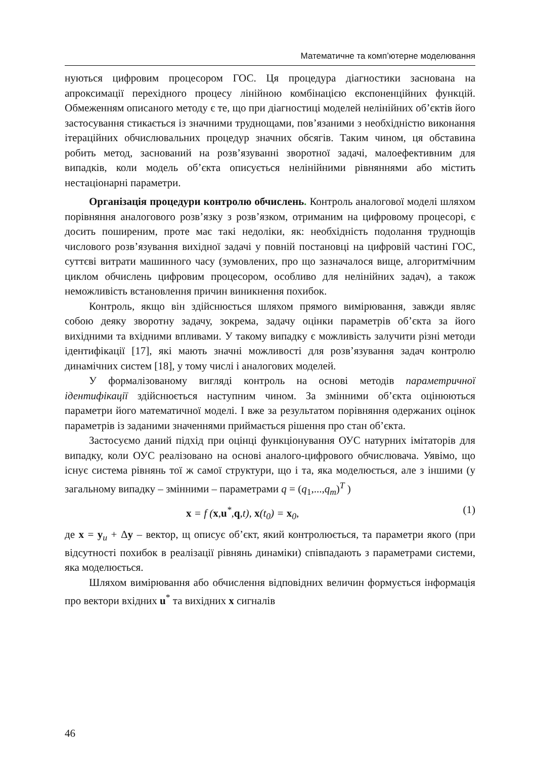Математичне та комп’ютерне моделювання
нуються цифровим процесором ГОС. Ця процедура діагностики заснована на апроксимації перехідного процесу лінійною комбінацією експоненційних функцій. Обмеженням описаного методу є те, що при діагностиці моделей нелінійних об’єктів його застосування стикається із значними труднощами, пов’язаними з необхідністю виконання ітераційних обчислювальних процедур значних обсягів. Таким чином, ця обставина робить метод, заснований на розв’язуванні зворотної задачі, малоефективним для випадків, коли модель об’єкта описується нелінійними рівняннями або містить нестаціонарні параметри.
Організація процедури контролю обчислень. Контроль аналогової моделі шляхом порівняння аналогового розв’язку з розв’язком, отриманим на цифровому процесорі, є досить поширеним, проте має такі недоліки, як: необхідність подолання труднощів числового розв’язування вихідної задачі у повній постановці на цифровій частині ГОС, суттєві витрати машинного часу (зумовлених, про що зазначалося вище, алгоритмічним циклом обчислень цифровим процесором, особливо для нелінійних задач), а також неможливість встановлення причин виникнення похибок.
Контроль, якщо він здійснюється шляхом прямого вимірювання, завжди являє собою деяку зворотну задачу, зокрема, задачу оцінки параметрів об’єкта за його вихідними та вхідними впливами. У такому випадку є можливість залучити різні методи ідентифікації [17], які мають значні можливості для розв’язування задач контролю динамічних систем [18], у тому числі і аналогових моделей.
У формалізованому вигляді контроль на основі методів параметричної ідентифікації здійснюється наступним чином. За змінними об’єкта оцінюються параметри його математичної моделі. І вже за результатом порівняння одержаних оцінок параметрів із заданими значеннями приймається рішення про стан об’єкта.
Застосуємо даний підхід при оцінці функціонування ОУС натурних імітаторів для випадку, коли ОУС реалізовано на основі аналого-цифрового обчислювача. Уявімо, що існує система рівнянь тої ж самої структури, що і та, яка моделюється, але з іншими (у загальному випадку – змінними – параметрами q = (q<sub>1</sub>,...,q<sub>m</sub>)<sup>T</sup> )
x = f (x,u<sup>*</sup>,q,t), x(t<sub>0</sub>) = x<sub>0</sub>, (1)
де x = y<sub>u</sub> + Δy – вектор, щ описує об’єкт, який контролюється, та параметри якого (при відсутності похибок в реалізації рівнянь динаміки) співпадають з параметрами системи, яка моделюється.
Шляхом вимірювання або обчислення відповідних величин формується інформація про вектори вхідних u<sup>*</sup> та вихідних x сигналів
46